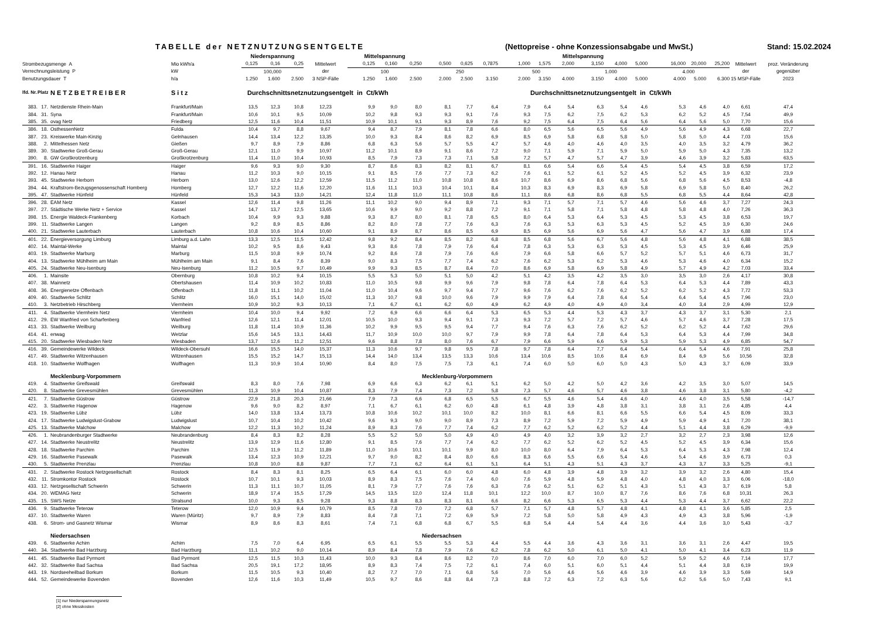TABELLE der NETZNUTZUNGSENTGELTE (Nettopreise - ohne Konzessionsabgabe und MwSt.) Stand: 15.02.2024
| | | | | Niederspannung | | | | Mittelspannung | | | | | | Mittelspannung | | | | | | | | | | |
| --- | --- | --- | --- | --- | --- | --- | --- | --- | --- | --- | --- | --- | --- | --- | --- | --- | --- | --- | --- | --- | --- | --- | --- | --- |
| Strombezugsmenge A | | | Mio kWh/a | 0,125 | 0,16 | 0,25 | Mittelwert | 0,125 | 0,160 | 0,250 | 0,500 | 0,625 | 0,7875 | 1,000 | 1,575 | 2,000 | 3,150 | 4,000 | 5,000 | 16,000 | 20,000 | 25,200 | Mittelwert | proz. Veränderung |
| Verrechnungsleistung P | | | kW | 100,000 | | | der | 100 | | | 250 | | | 500 | | | 1.000 | | | 4.000 | | | der | gegenüber |
| Benutzungsdauer T | | | h/a | 1.250 | 1.600 | 2.500 | 3 NSP-Fälle | 1.250 | 1.600 | 2.500 | 2.000 | 2.500 | 3.150 | 2.000 | 3.150 | 4.000 | 3.150 | 4.000 | 5.000 | 4.000 | 5.000 | 6.300 | 15 MSP-Fälle | 2023 |
| lfd. Nr. | Platz | NETZBETREIBER | Sitz | Durchschnittsnetznutzungsentgelt in Ct/kWh | | | | | | | | | | | Durchschnittsnetznutzungsentgelt in Ct/kWh | | | | | | | | | |
| 383. | 17. | Netzdienste Rhein-Main | Frankfurt/Main | 13,5 | 12,3 | 10,8 | 12,23 | 9,9 | 9,0 | 8,0 | 8,1 | 7,7 | 6,4 | 7,9 | 6,4 | 5,4 | 6,3 | 5,4 | 4,6 | 5,3 | 4,6 | 4,0 | 6,61 | 47,4 |
| 384. | 31. | Syna | Frankfurt/Main | 10,6 | 10,1 | 9,5 | 10,09 | 10,2 | 9,8 | 9,3 | 9,3 | 9,1 | 7,6 | 9,3 | 7,5 | 6,2 | 7,5 | 6,2 | 5,3 | 6,2 | 5,2 | 4,5 | 7,54 | 49,9 |
| 385. | 35. | ovag Netz | Friedberg | 12,5 | 11,6 | 10,4 | 11,51 | 10,9 | 10,1 | 9,1 | 9,3 | 8,9 | 7,6 | 9,2 | 7,5 | 6,4 | 7,5 | 6,4 | 5,6 | 6,4 | 5,6 | 5,0 | 7,70 | 15,6 |
| 386. | 18. | OsthessenNetz | Fulda | 10,4 | 9,7 | 8,8 | 9,67 | 9,4 | 8,7 | 7,9 | 8,1 | 7,8 | 6,6 | 8,0 | 6,5 | 5,6 | 6,5 | 5,6 | 4,9 | 5,6 | 4,9 | 4,3 | 6,68 | 22,7 |
| 387. | 23. | Kreiswerke Main-Kinzig | Gelnhausen | 14,4 | 13,4 | 12,2 | 13,35 | 10,0 | 9,3 | 8,4 | 8,6 | 8,2 | 6,9 | 8,5 | 6,9 | 5,8 | 6,8 | 5,8 | 5,0 | 5,8 | 5,0 | 4,4 | 7,03 | 15,6 |
| 388. | 2. | Mittelhessen Netz | Gießen | 9,7 | 8,9 | 7,9 | 8,86 | 6,8 | 6,3 | 5,6 | 5,7 | 5,5 | 4,7 | 5,7 | 4,6 | 4,0 | 4,6 | 4,0 | 3,5 | 4,0 | 3,5 | 3,2 | 4,79 | 36,2 |
| 389. | 30. | Stadtwerke Groß-Gerau | Groß-Gerau | 12,1 | 11,0 | 9,9 | 10,97 | 11,2 | 10,1 | 8,9 | 9,1 | 8,6 | 7,2 | 9,0 | 7,1 | 5,9 | 7,1 | 5,9 | 5,0 | 5,9 | 5,0 | 4,3 | 7,35 | 13,2 |
| 390. | 8. | GW Großkrotzenburg | Großkrotzenburg | 11,4 | 11,0 | 10,4 | 10,93 | 8,5 | 7,9 | 7,3 | 7,3 | 7,1 | 5,8 | 7,2 | 5,7 | 4,7 | 5,7 | 4,7 | 3,9 | 4,6 | 3,9 | 3,2 | 5,83 | 63,5 |
| 391. | 16. | Stadtwerke Haiger | Haiger | 9,6 | 9,3 | 9,0 | 9,30 | 8,7 | 8,6 | 8,3 | 8,2 | 8,1 | 6,7 | 8,1 | 6,6 | 5,4 | 6,6 | 5,4 | 4,5 | 5,4 | 4,5 | 3,8 | 6,59 | 17,2 |
| 392. | 12. | Hanau Netz | Hanau | 11,2 | 10,3 | 9,0 | 10,15 | 9,1 | 8,5 | 7,6 | 7,7 | 7,3 | 6,2 | 7,6 | 6,1 | 5,2 | 6,1 | 5,2 | 4,5 | 5,2 | 4,5 | 3,9 | 6,32 | 23,9 |
| 393. | 45. | Stadtwerke Herborn | Herborn | 13,0 | 12,6 | 12,2 | 12,59 | 11,5 | 11,2 | 11,0 | 10,8 | 10,8 | 8,6 | 10,7 | 8,6 | 6,9 | 8,6 | 6,8 | 5,6 | 6,8 | 5,6 | 4,5 | 8,53 | -4,8 |
| 394. | 44. | Kraftstrom-Bezugsgenossenschaft Homberg | Homberg | 12,7 | 12,2 | 11,6 | 12,20 | 11,6 | 11,1 | 10,3 | 10,4 | 10,1 | 8,4 | 10,3 | 8,3 | 6,9 | 8,3 | 6,9 | 5,8 | 6,9 | 5,8 | 5,0 | 8,40 | 26,2 |
| 395. | 47. | Stadtwerke Hünfeld | Hünfeld | 15,3 | 14,3 | 13,0 | 14,21 | 12,4 | 11,8 | 11,0 | 11,1 | 10,8 | 8,6 | 11,1 | 8,6 | 6,8 | 8,6 | 6,8 | 5,5 | 6,8 | 5,5 | 4,4 | 8,64 | 42,8 |
| 396. | 28. | EAM Netz | Kassel | 12,6 | 11,4 | 9,8 | 11,26 | 11,1 | 10,2 | 9,0 | 9,4 | 8,9 | 7,1 | 9,3 | 7,1 | 5,7 | 7,1 | 5,7 | 4,6 | 5,6 | 4,6 | 3,7 | 7,27 | 24,3 |
| 397. | 27. | Städtische Werke Netz + Service | Kassel | 14,7 | 13,7 | 12,5 | 13,65 | 10,6 | 9,9 | 9,0 | 9,2 | 8,8 | 7,2 | 9,1 | 7,1 | 5,8 | 7,1 | 5,8 | 4,8 | 5,8 | 4,8 | 4,0 | 7,26 | 36,3 |
| 398. | 15. | Energie Waldeck-Frankenberg | Korbach | 10,4 | 9,9 | 9,3 | 9,88 | 9,3 | 8,7 | 8,0 | 8,1 | 7,8 | 6,5 | 8,0 | 6,4 | 5,3 | 6,4 | 5,3 | 4,5 | 5,3 | 4,5 | 3,8 | 6,53 | 19,7 |
| 399. | 11. | Stadtwerke Langen | Langen | 9,2 | 8,9 | 8,5 | 8,86 | 8,2 | 8,0 | 7,8 | 7,7 | 7,6 | 6,3 | 7,6 | 6,3 | 5,3 | 6,3 | 5,3 | 4,5 | 5,2 | 4,5 | 3,9 | 6,30 | 24,6 |
| 400. | 21. | Stadtwerke Lauterbach | Lauterbach | 10,8 | 10,6 | 10,4 | 10,60 | 9,1 | 8,9 | 8,7 | 8,6 | 8,5 | 6,9 | 8,5 | 6,9 | 5,6 | 6,9 | 5,6 | 4,7 | 5,6 | 4,7 | 3,9 | 6,88 | 17,4 |
| 401. | 22. | Energieversorgung Limburg | Limburg a.d. Lahn | 13,3 | 12,5 | 11,5 | 12,42 | 9,8 | 9,2 | 8,4 | 8,5 | 8,2 | 6,8 | 8,5 | 6,8 | 5,6 | 6,7 | 5,6 | 4,8 | 5,6 | 4,8 | 4,1 | 6,88 | 38,5 |
| 402. | 14. | Maintal-Werke | Maintal | 10,2 | 9,5 | 8,6 | 9,43 | 9,3 | 8,6 | 7,8 | 7,9 | 7,6 | 6,4 | 7,8 | 6,3 | 5,3 | 6,3 | 5,3 | 4,5 | 5,3 | 4,5 | 3,9 | 6,46 | 25,9 |
| 403. | 19. | Stadtwerke Marburg | Marburg | 11,5 | 10,8 | 9,9 | 10,74 | 9,2 | 8,6 | 7,8 | 7,9 | 7,6 | 6,6 | 7,9 | 6,6 | 5,8 | 6,6 | 5,7 | 5,2 | 5,7 | 5,1 | 4,6 | 6,73 | 31,7 |
| 404. | 13. | Stadtwerke Mühlheim am Main | Mühlheim am Main | 9,1 | 8,4 | 7,6 | 8,39 | 9,0 | 8,3 | 7,5 | 7,7 | 7,4 | 6,2 | 7,6 | 6,2 | 5,3 | 6,2 | 5,3 | 4,6 | 5,3 | 4,6 | 4,0 | 6,34 | 15,2 |
| 405. | 24. | Stadtwerke Neu-Isenburg | Neu-Isenburg | 11,2 | 10,5 | 9,7 | 10,49 | 9,9 | 9,3 | 8,5 | 8,7 | 8,4 | 7,0 | 8,6 | 6,9 | 5,8 | 6,9 | 5,8 | 4,9 | 5,7 | 4,9 | 4,2 | 7,03 | 33,4 |
| 406. | 1. | Mainsite | Obernburg | 10,8 | 10,2 | 9,4 | 10,15 | 5,5 | 5,3 | 5,0 | 5,1 | 5,0 | 4,2 | 5,1 | 4,2 | 3,5 | 4,2 | 3,5 | 3,0 | 3,5 | 3,0 | 2,6 | 4,17 | 30,8 |
| 407. | 38. | Mainnetz | Obertshausen | 11,4 | 10,9 | 10,2 | 10,83 | 11,0 | 10,5 | 9,8 | 9,9 | 9,6 | 7,9 | 9,8 | 7,8 | 6,4 | 7,8 | 6,4 | 5,3 | 6,4 | 5,3 | 4,4 | 7,89 | 43,3 |
| 408. | 36. | Energienetze Offenbach | Offenbach | 11,8 | 11,1 | 10,2 | 11,04 | 11,0 | 10,4 | 9,6 | 9,7 | 9,4 | 7,7 | 9,6 | 7,6 | 6,2 | 7,6 | 6,2 | 5,2 | 6,2 | 5,2 | 4,3 | 7,72 | 53,3 |
| 409. | 40. | Stadtwerke Schlitz | Schlitz | 16,0 | 15,1 | 14,0 | 15,02 | 11,3 | 10,7 | 9,8 | 10,0 | 9,6 | 7,9 | 9,9 | 7,9 | 6,4 | 7,8 | 6,4 | 5,4 | 6,4 | 5,4 | 4,5 | 7,96 | 23,0 |
| 410. | 3. | Netzbetrieb Hirschberg | Viernheim | 10,9 | 10,2 | 9,3 | 10,13 | 7,1 | 6,7 | 6,1 | 6,2 | 6,0 | 4,9 | 6,2 | 4,9 | 4,0 | 4,9 | 4,0 | 3,4 | 4,0 | 3,4 | 2,9 | 4,99 | 12,9 |
| 411. | 4. | Stadtwerke Viernheim Netz | Viernheim | 10,4 | 10,0 | 9,4 | 9,92 | 7,2 | 6,9 | 6,6 | 6,6 | 6,4 | 5,3 | 6,5 | 5,3 | 4,4 | 5,3 | 4,3 | 3,7 | 4,3 | 3,7 | 3,1 | 5,30 | 2,1 |
| 412. | 29. | EW Wanfried von Scharfenberg | Wanfried | 12,6 | 12,1 | 11,4 | 12,01 | 10,5 | 10,0 | 9,3 | 9,4 | 9,1 | 7,3 | 9,3 | 7,2 | 5,7 | 7,2 | 5,7 | 4,6 | 5,7 | 4,6 | 3,7 | 7,28 | 17,5 |
| 413. | 33. | Stadtwerke Weilburg | Weilburg | 11,8 | 11,4 | 10,9 | 11,36 | 10,2 | 9,9 | 9,5 | 9,5 | 9,4 | 7,7 | 9,4 | 7,6 | 6,3 | 7,6 | 6,2 | 5,2 | 6,2 | 5,2 | 4,4 | 7,62 | 29,6 |
| 414. | 41. | enwag | Wetzlar | 15,6 | 14,5 | 13,1 | 14,43 | 11,7 | 10,9 | 10,0 | 10,0 | 9,7 | 7,9 | 9,9 | 7,8 | 6,4 | 7,8 | 6,4 | 5,3 | 6,4 | 5,3 | 4,4 | 7,99 | 34,8 |
| 415. | 20. | Stadtwerke Wiesbaden Netz | Wiesbaden | 13,7 | 12,6 | 11,2 | 12,51 | 9,6 | 8,8 | 7,8 | 8,0 | 7,6 | 6,7 | 7,9 | 6,6 | 5,9 | 6,6 | 5,9 | 5,3 | 5,9 | 5,3 | 4,9 | 6,85 | 54,7 |
| 416. | 39. | Gemeindewerke Wildeck | Wildeck-Obersuhl | 16,6 | 15,5 | 14,0 | 15,37 | 11,3 | 10,6 | 9,7 | 9,8 | 9,5 | 7,8 | 9,7 | 7,8 | 6,4 | 7,7 | 6,4 | 5,4 | 6,4 | 5,4 | 4,6 | 7,91 | 25,8 |
| 417. | 49. | Stadtwerke Witzenhausen | Witzenhausen | 15,5 | 15,2 | 14,7 | 15,13 | 14,4 | 14,0 | 13,4 | 13,5 | 13,3 | 10,6 | 13,4 | 10,6 | 8,5 | 10,6 | 8,4 | 6,9 | 8,4 | 6,9 | 5,6 | 10,56 | 32,8 |
| 418. | 10. | Stadtwerke Wolfhagen | Wolfhagen | 11,3 | 10,9 | 10,4 | 10,90 | 8,4 | 8,0 | 7,5 | 7,5 | 7,3 | 6,1 | 7,4 | 6,0 | 5,0 | 6,0 | 5,0 | 4,3 | 5,0 | 4,3 | 3,7 | 6,09 | 33,9 |
| | | Mecklenburg-Vorpommern | | | | | | | | | Mecklenburg-Vorpommern | | | | | | | | | | | | | |
| 419. | 4. | Stadtwerke Greifswald | Greifswald | 8,3 | 8,0 | 7,6 | 7,98 | 6,9 | 6,6 | 6,3 | 6,2 | 6,1 | 5,1 | 6,2 | 5,0 | 4,2 | 5,0 | 4,2 | 3,6 | 4,2 | 3,5 | 3,0 | 5,07 | 14,5 |
| 420. | 8. | Stadtwerke Grevesmühlen | Grevesmühlen | 11,3 | 10,9 | 10,4 | 10,87 | 8,3 | 7,9 | 7,4 | 7,3 | 7,2 | 5,8 | 7,3 | 5,7 | 4,6 | 5,7 | 4,6 | 3,8 | 4,6 | 3,8 | 3,1 | 5,80 | -4,2 |
| 421. | 7. | Stadtwerke Güstrow | Güstrow | 22,9 | 21,8 | 20,3 | 21,66 | 7,9 | 7,3 | 6,6 | 6,8 | 6,5 | 5,5 | 6,7 | 5,5 | 4,6 | 5,4 | 4,6 | 4,0 | 4,6 | 4,0 | 3,5 | 5,58 | -14,7 |
| 422. | 3. | Stadtwerke Hagenow | Hagenow | 9,6 | 9,0 | 8,2 | 8,97 | 7,1 | 6,7 | 6,1 | 6,2 | 6,0 | 4,8 | 6,1 | 4,8 | 3,9 | 4,8 | 3,8 | 3,1 | 3,8 | 3,1 | 2,6 | 4,85 | 4,4 |
| 423. | 19. | Stadtwerke Lübz | Lübz | 14,0 | 13,8 | 13,4 | 13,73 | 10,8 | 10,6 | 10,2 | 10,1 | 10,0 | 8,2 | 10,0 | 8,1 | 6,6 | 8,1 | 6,6 | 5,5 | 6,6 | 5,4 | 4,5 | 8,09 | 33,3 |
| 424. | 17. | Stadtwerke Ludwigslust-Grabow | Ludwigslust | 10,7 | 10,4 | 10,2 | 10,42 | 9,6 | 9,3 | 9,0 | 9,0 | 8,9 | 7,3 | 8,9 | 7,2 | 5,9 | 7,2 | 5,9 | 4,9 | 5,9 | 4,9 | 4,1 | 7,20 | 38,1 |
| 425. | 13. | Stadtwerke Malchow | Malchow | 12,2 | 11,3 | 10,2 | 11,24 | 8,9 | 8,3 | 7,6 | 7,7 | 7,4 | 6,2 | 7,7 | 6,2 | 5,2 | 6,2 | 5,2 | 4,4 | 5,1 | 4,4 | 3,8 | 6,29 | -9,9 |
| 426. | 1. | Neubrandenburger Stadtwerke | Neubrandenburg | 8,4 | 8,3 | 8,2 | 8,28 | 5,5 | 5,2 | 5,0 | 5,0 | 4,9 | 4,0 | 4,9 | 4,0 | 3,2 | 3,9 | 3,2 | 2,7 | 3,2 | 2,7 | 2,3 | 3,98 | 12,6 |
| 427. | 14. | Stadtwerke Neustrelitz | Neustrelitz | 13,9 | 12,9 | 11,6 | 12,80 | 9,1 | 8,5 | 7,6 | 7,7 | 7,4 | 6,2 | 7,7 | 6,2 | 5,2 | 6,2 | 5,2 | 4,5 | 5,2 | 4,5 | 3,9 | 6,34 | 15,6 |
| 428. | 18. | Stadtwerke Parchim | Parchim | 12,5 | 11,9 | 11,2 | 11,89 | 11,0 | 10,6 | 10,1 | 10,1 | 9,9 | 8,0 | 10,0 | 8,0 | 6,4 | 7,9 | 6,4 | 5,3 | 6,4 | 5,3 | 4,3 | 7,98 | 12,4 |
| 429. | 16. | Stadtwerke Pasewalk | Pasewalk | 13,4 | 12,3 | 10,9 | 12,21 | 9,7 | 9,0 | 8,2 | 8,4 | 8,0 | 6,6 | 8,3 | 6,6 | 5,5 | 6,6 | 5,4 | 4,6 | 5,4 | 4,6 | 3,9 | 6,73 | 0,3 |
| 430. | 5. | Stadtwerke Prenzlau | Prenzlau | 10,8 | 10,0 | 8,8 | 9,87 | 7,7 | 7,1 | 6,2 | 6,4 | 6,1 | 5,1 | 6,4 | 5,1 | 4,3 | 5,1 | 4,3 | 3,7 | 4,3 | 3,7 | 3,3 | 5,25 | -9,1 |
| 431. | 2. | Stadtwerke Rostock Netzgesellschaft | Rostock | 8,4 | 8,3 | 8,1 | 8,25 | 6,5 | 6,4 | 6,1 | 6,0 | 6,0 | 4,8 | 6,0 | 4,8 | 3,9 | 4,8 | 3,9 | 3,2 | 3,9 | 3,2 | 2,6 | 4,80 | 15,4 |
| 432. | 11. | Stromkontor Rostock | Rostock | 10,7 | 10,1 | 9,3 | 10,03 | 8,9 | 8,3 | 7,5 | 7,6 | 7,4 | 6,0 | 7,6 | 5,9 | 4,8 | 5,9 | 4,8 | 4,0 | 4,8 | 4,0 | 3,3 | 6,06 | -18,0 |
| 433. | 12. | Netzgesellschaft Schwerin | Schwerin | 11,3 | 11,1 | 10,7 | 11,05 | 8,1 | 7,9 | 7,7 | 7,6 | 7,6 | 6,3 | 7,6 | 6,2 | 5,1 | 6,2 | 5,1 | 4,3 | 5,1 | 4,3 | 3,7 | 6,19 | 5,8 |
| 434. | 20. | WEMAG Netz | Schwerin | 18,9 | 17,4 | 15,5 | 17,29 | 14,5 | 13,5 | 12,0 | 12,4 | 11,8 | 10,1 | 12,2 | 10,0 | 8,7 | 10,0 | 8,7 | 7,6 | 8,6 | 7,6 | 6,8 | 10,31 | 26,3 |
| 435. | 15. | SWS Netze | Stralsund | 10,0 | 9,3 | 8,5 | 9,28 | 9,3 | 8,8 | 8,3 | 8,3 | 8,1 | 6,6 | 8,2 | 6,6 | 5,3 | 6,5 | 5,3 | 4,4 | 5,3 | 4,4 | 3,7 | 6,62 | 22,2 |
| 436. | 9. | Stadtwerke Teterow | Teterow | 12,0 | 10,9 | 9,4 | 10,79 | 8,5 | 7,8 | 7,0 | 7,2 | 6,8 | 5,7 | 7,1 | 5,7 | 4,8 | 5,7 | 4,8 | 4,1 | 4,8 | 4,1 | 3,6 | 5,85 | 2,5 |
| 437. | 10. | Stadtwerke Waren | Waren (Müritz) | 9,7 | 8,9 | 7,9 | 8,83 | 8,4 | 7,8 | 7,1 | 7,2 | 6,9 | 5,9 | 7,2 | 5,8 | 5,0 | 5,8 | 4,9 | 4,3 | 4,9 | 4,3 | 3,8 | 5,96 | -1,9 |
| 438. | 6. | Strom- und Gasnetz Wismar | Wismar | 8,9 | 8,6 | 8,3 | 8,61 | 7,4 | 7,1 | 6,8 | 6,8 | 6,7 | 5,5 | 6,8 | 5,4 | 4,4 | 5,4 | 4,4 | 3,6 | 4,4 | 3,6 | 3,0 | 5,43 | -3,7 |
| | | Niedersachsen | | | | | | | | | Niedersachsen | | | | | | | | | | | | | |
| 439. | 6. | Stadtwerke Achim | Achim | 7,5 | 7,0 | 6,4 | 6,95 | 6,5 | 6,1 | 5,5 | 5,5 | 5,3 | 4,4 | 5,5 | 4,4 | 3,6 | 4,3 | 3,6 | 3,1 | 3,6 | 3,1 | 2,6 | 4,47 | 19,5 |
| 440. | 34. | Stadtwerke Bad Harzburg | Bad Harzburg | 11,1 | 10,2 | 9,0 | 10,14 | 8,9 | 8,4 | 7,8 | 7,9 | 7,6 | 6,2 | 7,8 | 6,2 | 5,0 | 6,1 | 5,0 | 4,1 | 5,0 | 4,1 | 3,4 | 6,23 | 11,9 |
| 441. | 45. | Stadtwerke Bad Pyrmont | Bad Pyrmont | 12,5 | 11,5 | 10,3 | 11,43 | 10,0 | 9,3 | 8,4 | 8,6 | 8,2 | 7,0 | 8,6 | 7,0 | 6,0 | 7,0 | 6,0 | 5,2 | 5,9 | 5,2 | 4,6 | 7,14 | 17,7 |
| 442. | 32. | Stadtwerke Bad Sachsa | Bad Sachsa | 20,5 | 19,1 | 17,2 | 18,95 | 8,9 | 8,3 | 7,4 | 7,5 | 7,2 | 6,1 | 7,4 | 6,0 | 5,1 | 6,0 | 5,1 | 4,4 | 5,1 | 4,4 | 3,8 | 6,19 | 19,9 |
| 443. | 19. | Nordseeheilbad Borkum | Borkum | 11,5 | 10,5 | 9,3 | 10,40 | 8,2 | 7,7 | 7,0 | 7,1 | 6,8 | 5,6 | 7,0 | 5,6 | 4,6 | 5,6 | 4,6 | 3,9 | 4,6 | 3,9 | 3,3 | 5,69 | 14,9 |
| 444. | 52. | Gemeindewerke Bovenden | Bovenden | 12,6 | 11,6 | 10,3 | 11,49 | 10,5 | 9,7 | 8,6 | 8,8 | 8,4 | 7,3 | 8,8 | 7,2 | 6,3 | 7,2 | 6,3 | 5,6 | 6,2 | 5,6 | 5,0 | 7,43 | 9,1 |
[1] nur Niederspannungsnetz
[2] ohne Messkosten